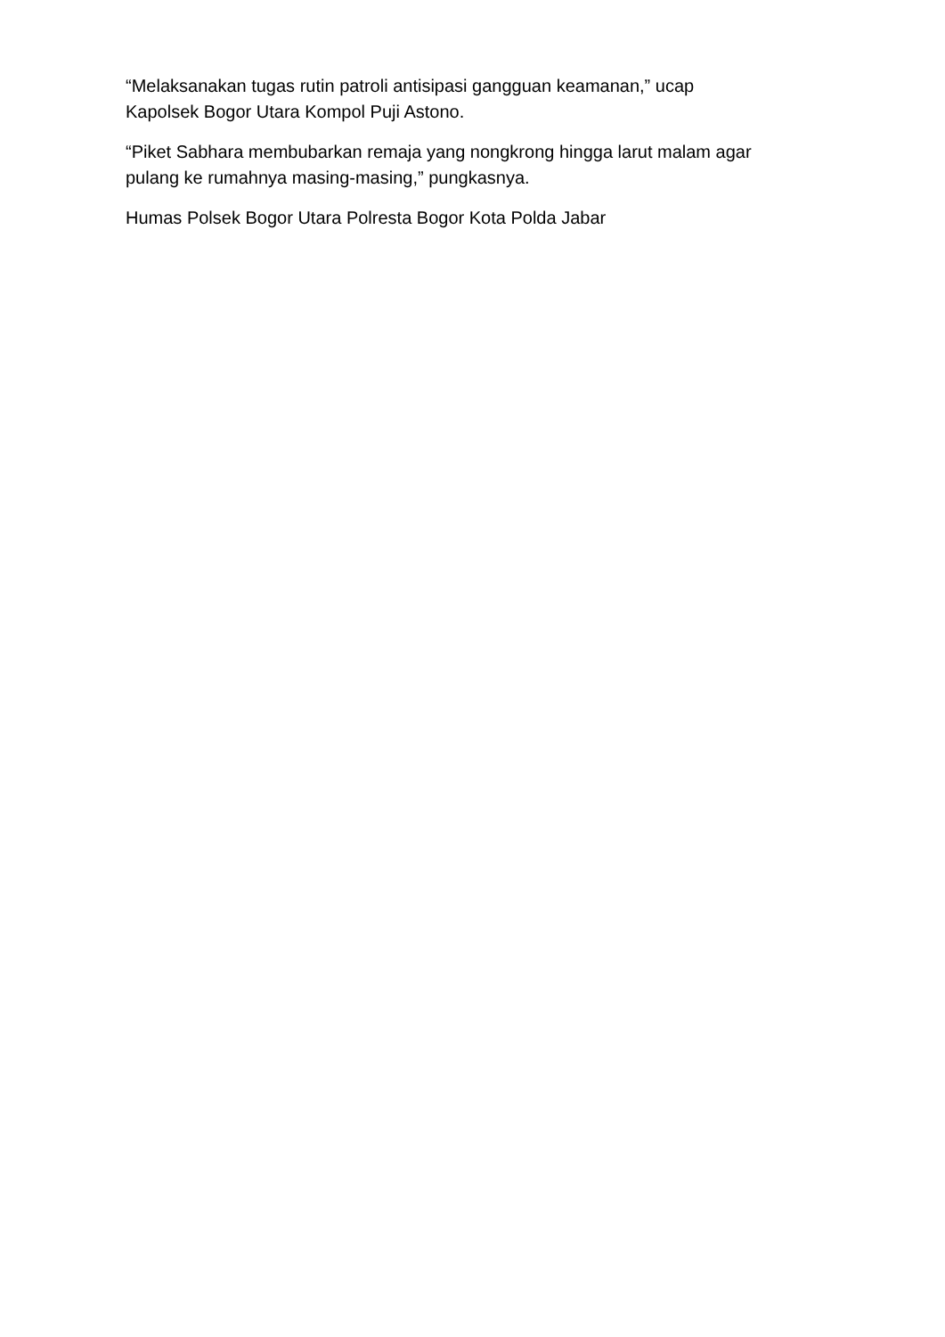“Melaksanakan tugas rutin patroli antisipasi gangguan keamanan,” ucap
Kapolsek Bogor Utara Kompol Puji Astono.
“Piket Sabhara membubarkan remaja yang nongkrong hingga larut malam agar
pulang ke rumahnya masing-masing,” pungkasnya.
Humas Polsek Bogor Utara Polresta Bogor Kota Polda Jabar